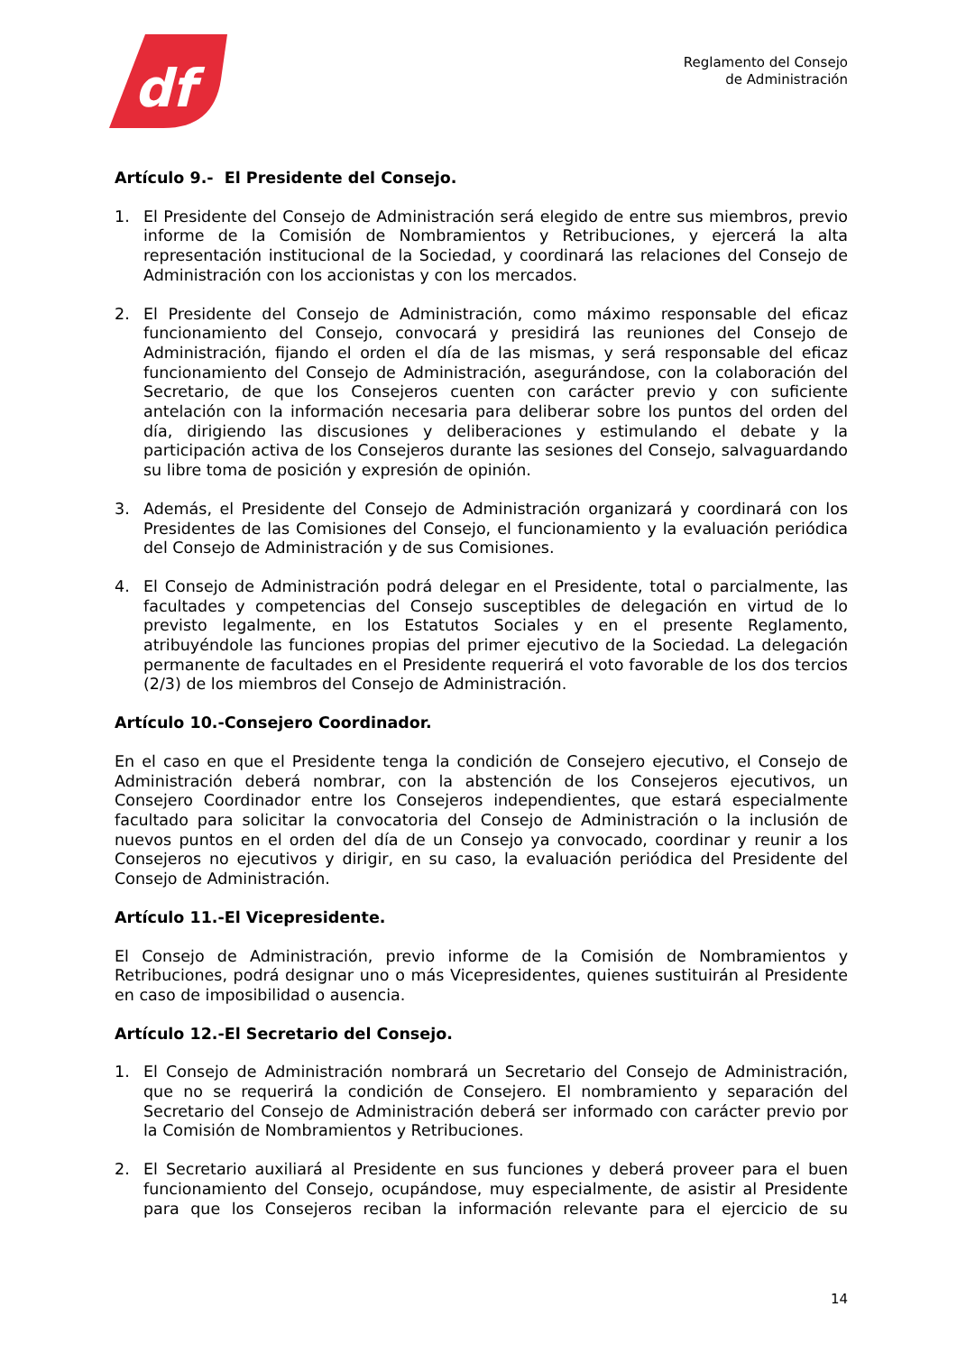df
Reglamento del Consejo
de Administración
Artículo 9.- El Presidente del Consejo.
1. El Presidente del Consejo de Administración será elegido de entre sus miembros, previo informe de la Comisión de Nombramientos y Retribuciones, y ejercerá la alta representación institucional de la Sociedad, y coordinará las relaciones del Consejo de Administración con los accionistas y con los mercados.
2. El Presidente del Consejo de Administración, como máximo responsable del eficaz funcionamiento del Consejo, convocará y presidirá las reuniones del Consejo de Administración, fijando el orden el día de las mismas, y será responsable del eficaz funcionamiento del Consejo de Administración, asegurándose, con la colaboración del Secretario, de que los Consejeros cuenten con carácter previo y con suficiente antelación con la información necesaria para deliberar sobre los puntos del orden del día, dirigiendo las discusiones y deliberaciones y estimulando el debate y la participación activa de los Consejeros durante las sesiones del Consejo, salvaguardando su libre toma de posición y expresión de opinión.
3. Además, el Presidente del Consejo de Administración organizará y coordinará con los Presidentes de las Comisiones del Consejo, el funcionamiento y la evaluación periódica del Consejo de Administración y de sus Comisiones.
4. El Consejo de Administración podrá delegar en el Presidente, total o parcialmente, las facultades y competencias del Consejo susceptibles de delegación en virtud de lo previsto legalmente, en los Estatutos Sociales y en el presente Reglamento, atribuyéndole las funciones propias del primer ejecutivo de la Sociedad. La delegación permanente de facultades en el Presidente requerirá el voto favorable de los dos tercios (2/3) de los miembros del Consejo de Administración.
Artículo 10.-Consejero Coordinador.
En el caso en que el Presidente tenga la condición de Consejero ejecutivo, el Consejo de Administración deberá nombrar, con la abstención de los Consejeros ejecutivos, un Consejero Coordinador entre los Consejeros independientes, que estará especialmente facultado para solicitar la convocatoria del Consejo de Administración o la inclusión de nuevos puntos en el orden del día de un Consejo ya convocado, coordinar y reunir a los Consejeros no ejecutivos y dirigir, en su caso, la evaluación periódica del Presidente del Consejo de Administración.
Artículo 11.-El Vicepresidente.
El Consejo de Administración, previo informe de la Comisión de Nombramientos y Retribuciones, podrá designar uno o más Vicepresidentes, quienes sustituirán al Presidente en caso de imposibilidad o ausencia.
Artículo 12.-El Secretario del Consejo.
1. El Consejo de Administración nombrará un Secretario del Consejo de Administración, que no se requerirá la condición de Consejero. El nombramiento y separación del Secretario del Consejo de Administración deberá ser informado con carácter previo por la Comisión de Nombramientos y Retribuciones.
2. El Secretario auxiliará al Presidente en sus funciones y deberá proveer para el buen funcionamiento del Consejo, ocupándose, muy especialmente, de asistir al Presidente para que los Consejeros reciban la información relevante para el ejercicio de su
14